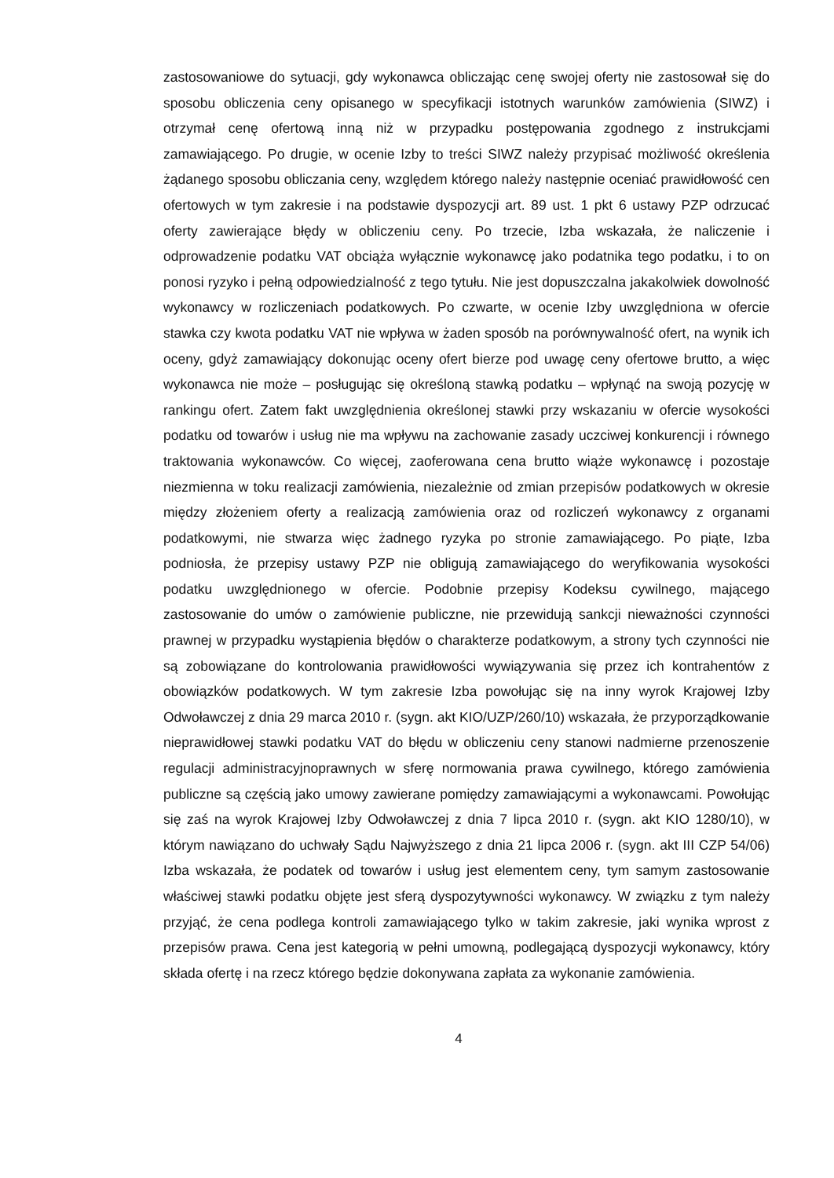zastosowaniowe do sytuacji, gdy wykonawca obliczając cenę swojej oferty nie zastosował się do sposobu obliczenia ceny opisanego w specyfikacji istotnych warunków zamówienia (SIWZ) i otrzymał cenę ofertową inną niż w przypadku postępowania zgodnego z instrukcjami zamawiającego. Po drugie, w ocenie Izby to treści SIWZ należy przypisać możliwość określenia żądanego sposobu obliczania ceny, względem którego należy następnie oceniać prawidłowość cen ofertowych w tym zakresie i na podstawie dyspozycji art. 89 ust. 1 pkt 6 ustawy PZP odrzucać oferty zawierające błędy w obliczeniu ceny. Po trzecie, Izba wskazała, że naliczenie i odprowadzenie podatku VAT obciąża wyłącznie wykonawcę jako podatnika tego podatku, i to on ponosi ryzyko i pełną odpowiedzialność z tego tytułu. Nie jest dopuszczalna jakakolwiek dowolność wykonawcy w rozliczeniach podatkowych. Po czwarte, w ocenie Izby uwzględniona w ofercie stawka czy kwota podatku VAT nie wpływa w żaden sposób na porównywalność ofert, na wynik ich oceny, gdyż zamawiający dokonując oceny ofert bierze pod uwagę ceny ofertowe brutto, a więc wykonawca nie może – posługując się określoną stawką podatku – wpłynąć na swoją pozycję w rankingu ofert. Zatem fakt uwzględnienia określonej stawki przy wskazaniu w ofercie wysokości podatku od towarów i usług nie ma wpływu na zachowanie zasady uczciwej konkurencji i równego traktowania wykonawców. Co więcej, zaoferowana cena brutto wiąże wykonawcę i pozostaje niezmienna w toku realizacji zamówienia, niezależnie od zmian przepisów podatkowych w okresie między złożeniem oferty a realizacją zamówienia oraz od rozliczeń wykonawcy z organami podatkowymi, nie stwarza więc żadnego ryzyka po stronie zamawiającego. Po piąte, Izba podniosła, że przepisy ustawy PZP nie obligują zamawiającego do weryfikowania wysokości podatku uwzględnionego w ofercie. Podobnie przepisy Kodeksu cywilnego, mającego zastosowanie do umów o zamówienie publiczne, nie przewidują sankcji nieważności czynności prawnej w przypadku wystąpienia błędów o charakterze podatkowym, a strony tych czynności nie są zobowiązane do kontrolowania prawidłowości wywiązywania się przez ich kontrahentów z obowiązków podatkowych. W tym zakresie Izba powołując się na inny wyrok Krajowej Izby Odwoławczej z dnia 29 marca 2010 r. (sygn. akt KIO/UZP/260/10) wskazała, że przyporządkowanie nieprawidłowej stawki podatku VAT do błędu w obliczeniu ceny stanowi nadmierne przenoszenie regulacji administracyjnoprawnych w sferę normowania prawa cywilnego, którego zamówienia publiczne są częścią jako umowy zawierane pomiędzy zamawiającymi a wykonawcami. Powołując się zaś na wyrok Krajowej Izby Odwoławczej z dnia 7 lipca 2010 r. (sygn. akt KIO 1280/10), w którym nawiązano do uchwały Sądu Najwyższego z dnia 21 lipca 2006 r. (sygn. akt III CZP 54/06) Izba wskazała, że podatek od towarów i usług jest elementem ceny, tym samym zastosowanie właściwej stawki podatku objęte jest sferą dyspozytywności wykonawcy. W związku z tym należy przyjąć, że cena podlega kontroli zamawiającego tylko w takim zakresie, jaki wynika wprost z przepisów prawa. Cena jest kategorią w pełni umowną, podlegającą dyspozycji wykonawcy, który składa ofertę i na rzecz którego będzie dokonywana zapłata za wykonanie zamówienia.
4